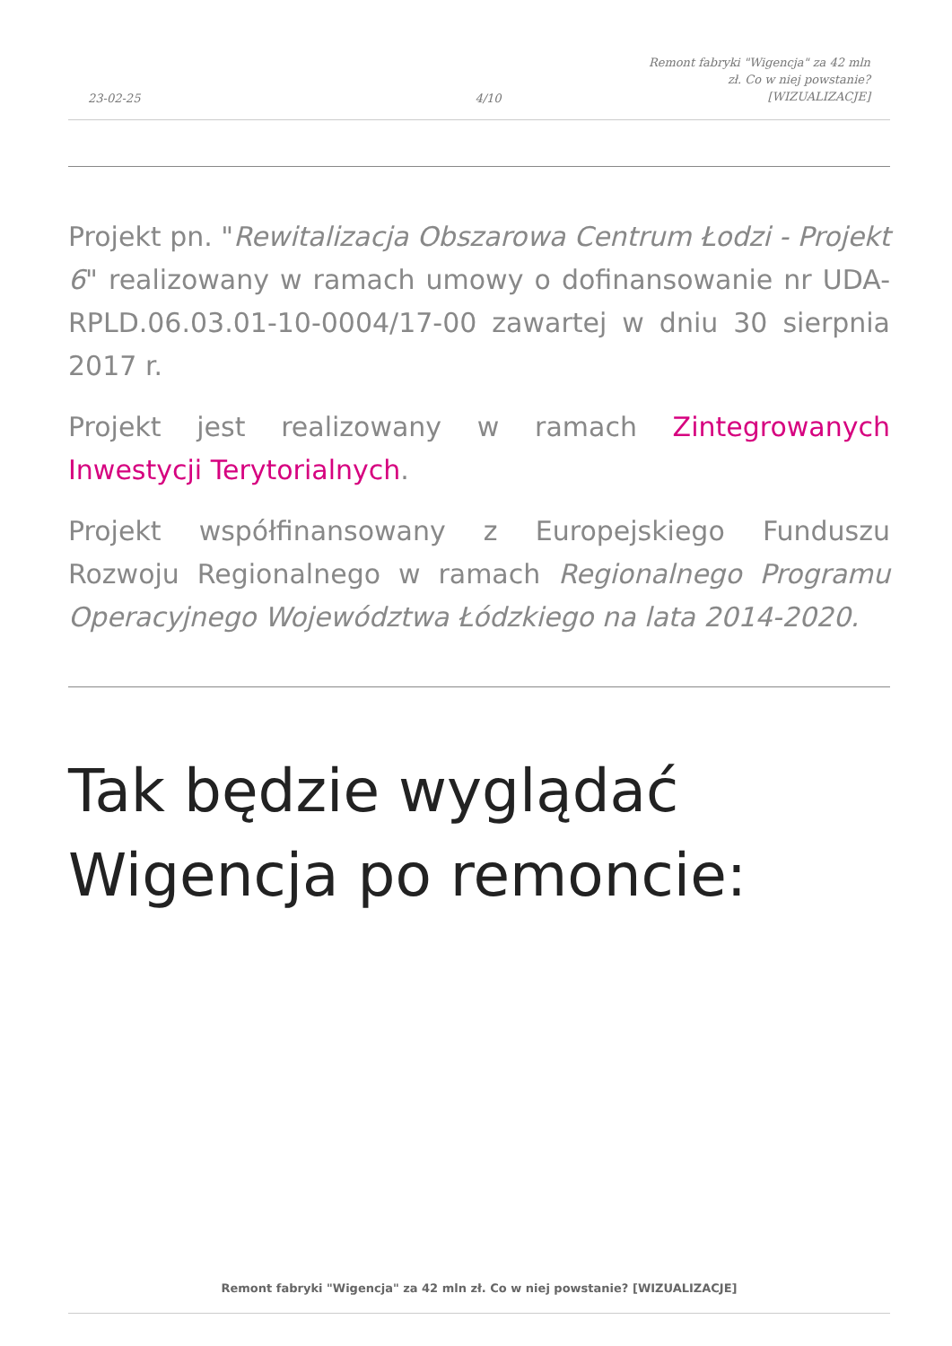23-02-25
4/10
Remont fabryki "Wigencja" za 42 mln zł. Co w niej powstanie? [WIZUALIZACJE]
Projekt pn. "Rewitalizacja Obszarowa Centrum Łodzi - Projekt 6" realizowany w ramach umowy o dofinansowanie nr UDA-RPLD.06.03.01-10-0004/17-00 zawartej w dniu 30 sierpnia 2017 r.
Projekt jest realizowany w ramach Zintegrowanych Inwestycji Terytorialnych.
Projekt współfinansowany z Europejskiego Funduszu Rozwoju Regionalnego w ramach Regionalnego Programu Operacyjnego Województwa Łódzkiego na lata 2014-2020.
Tak będzie wyglądać
Wigencja po remoncie:
Remont fabryki "Wigencja" za 42 mln zł. Co w niej powstanie? [WIZUALIZACJE]